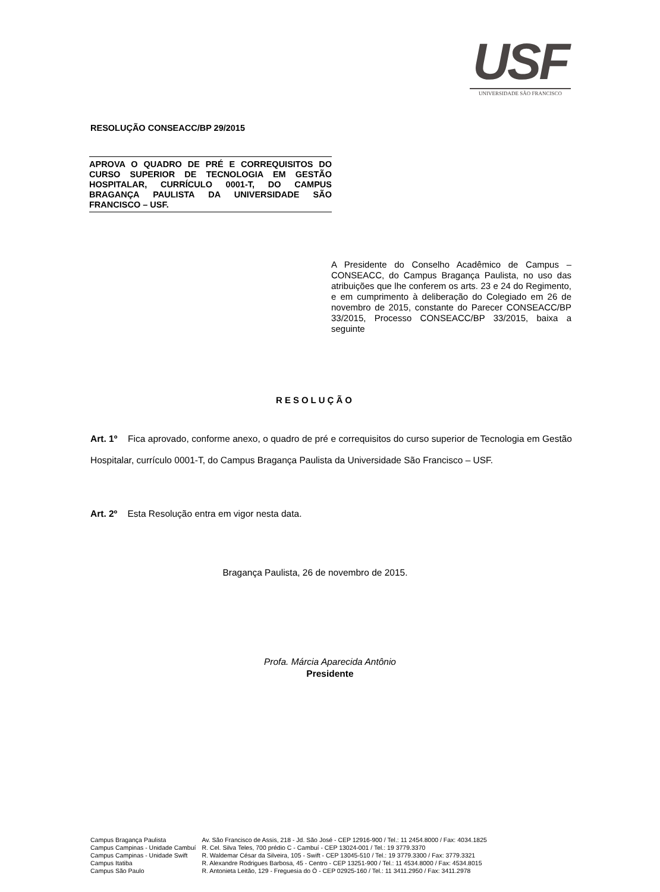USF
UNIVERSIDADE SÃO FRANCISCO
RESOLUÇÃO CONSEACC/BP 29/2015
APROVA O QUADRO DE PRÉ E CORREQUISITOS DO CURSO SUPERIOR DE TECNOLOGIA EM GESTÃO HOSPITALAR, CURRÍCULO 0001-T, DO CAMPUS BRAGANÇA PAULISTA DA UNIVERSIDADE SÃO FRANCISCO – USF.
A Presidente do Conselho Acadêmico de Campus – CONSEACC, do Campus Bragança Paulista, no uso das atribuições que lhe conferem os arts. 23 e 24 do Regimento, e em cumprimento à deliberação do Colegiado em 26 de novembro de 2015, constante do Parecer CONSEACC/BP 33/2015, Processo CONSEACC/BP 33/2015, baixa a seguinte
RESOLUÇÃO
Art. 1º Fica aprovado, conforme anexo, o quadro de pré e correquisitos do curso superior de Tecnologia em Gestão Hospitalar, currículo 0001-T, do Campus Bragança Paulista da Universidade São Francisco – USF.
Art. 2º Esta Resolução entra em vigor nesta data.
Bragança Paulista, 26 de novembro de 2015.
Profa. Márcia Aparecida Antônio
Presidente
| Campus Bragança Paulista | Av. São Francisco de Assis, 218 - Jd. São José - CEP 12916-900 / Tel.: 11 2454.8000 / Fax: 4034.1825 |
| Campus Campinas - Unidade Cambuí | R. Cel. Silva Teles, 700 prédio C - Cambuí - CEP 13024-001 / Tel.: 19 3779.3370 |
| Campus Campinas - Unidade Swift | R. Waldemar César da Silveira, 105 - Swift - CEP 13045-510 / Tel.: 19 3779.3300 / Fax: 3779.3321 |
| Campus Itatiba | R. Alexandre Rodrigues Barbosa, 45 - Centro - CEP 13251-900 / Tel.: 11 4534.8000 / Fax: 4534.8015 |
| Campus São Paulo | R. Antonieta Leitão, 129 - Freguesia do Ó - CEP 02925-160 / Tel.: 11 3411.2950 / Fax: 3411.2978 |